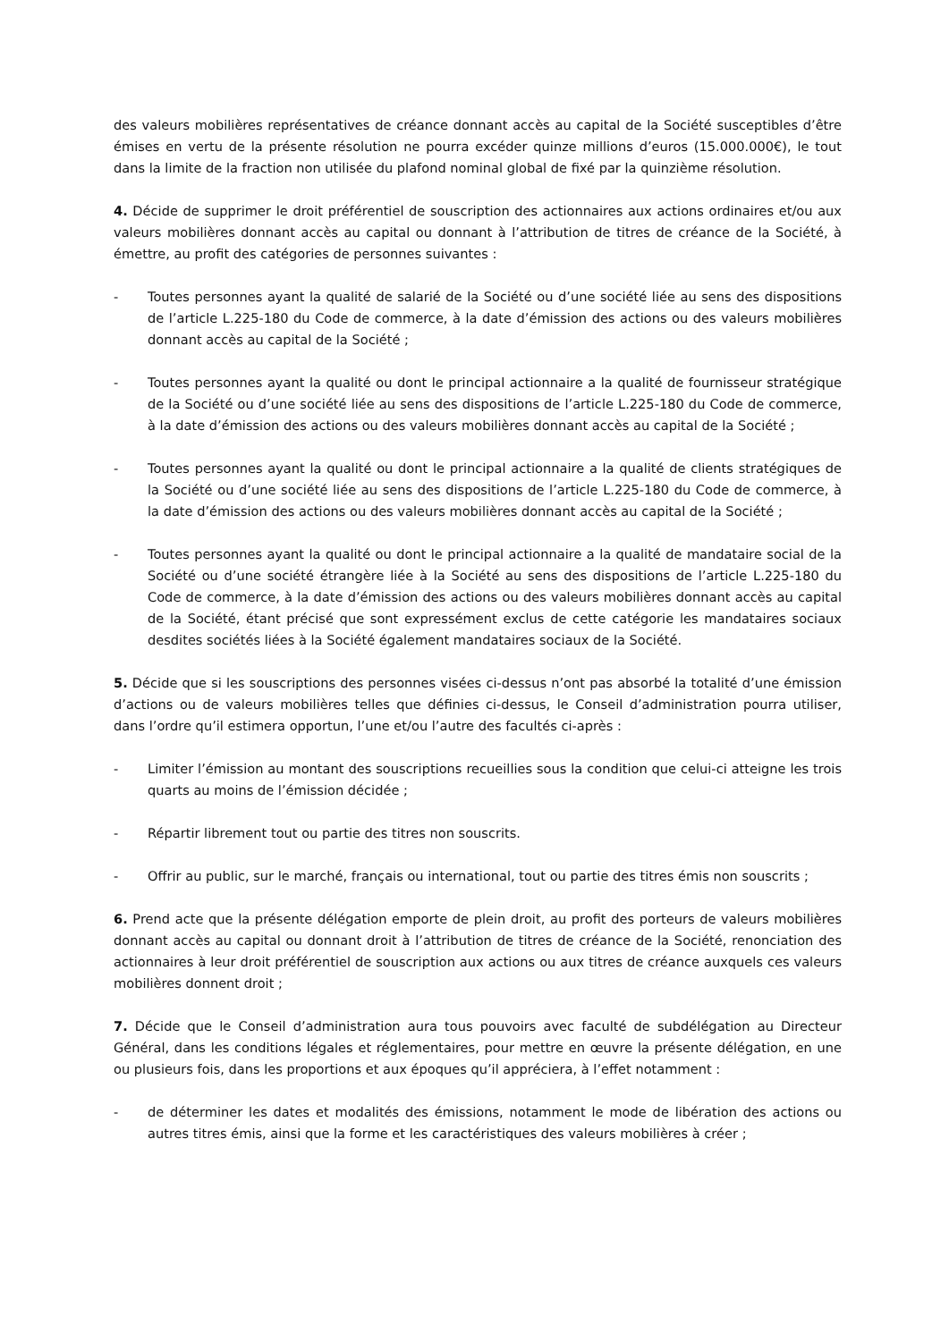des valeurs mobilières représentatives de créance donnant accès au capital de la Société susceptibles d’être émises en vertu de la présente résolution ne pourra excéder quinze millions d’euros (15.000.000€), le tout dans la limite de la fraction non utilisée du plafond nominal global de fixé par la quinzième résolution.
4. Décide de supprimer le droit préférentiel de souscription des actionnaires aux actions ordinaires et/ou aux valeurs mobilières donnant accès au capital ou donnant à l’attribution de titres de créance de la Société, à émettre, au profit des catégories de personnes suivantes :
- Toutes personnes ayant la qualité de salarié de la Société ou d’une société liée au sens des dispositions de l’article L.225-180 du Code de commerce, à la date d’émission des actions ou des valeurs mobilières donnant accès au capital de la Société ;
- Toutes personnes ayant la qualité ou dont le principal actionnaire a la qualité de fournisseur stratégique de la Société ou d’une société liée au sens des dispositions de l’article L.225-180 du Code de commerce, à la date d’émission des actions ou des valeurs mobilières donnant accès au capital de la Société ;
- Toutes personnes ayant la qualité ou dont le principal actionnaire a la qualité de clients stratégiques de la Société ou d’une société liée au sens des dispositions de l’article L.225-180 du Code de commerce, à la date d’émission des actions ou des valeurs mobilières donnant accès au capital de la Société ;
- Toutes personnes ayant la qualité ou dont le principal actionnaire a la qualité de mandataire social de la Société ou d’une société étrangère liée à la Société au sens des dispositions de l’article L.225-180 du Code de commerce, à la date d’émission des actions ou des valeurs mobilières donnant accès au capital de la Société, étant précisé que sont expressément exclus de cette catégorie les mandataires sociaux desdites sociétés liées à la Société également mandataires sociaux de la Société.
5. Décide que si les souscriptions des personnes visées ci-dessus n’ont pas absorbé la totalité d’une émission d’actions ou de valeurs mobilières telles que définies ci-dessus, le Conseil d’administration pourra utiliser, dans l’ordre qu’il estimera opportun, l’une et/ou l’autre des facultés ci-après :
- Limiter l’émission au montant des souscriptions recueillies sous la condition que celui-ci atteigne les trois quarts au moins de l’émission décidée ;
- Répartir librement tout ou partie des titres non souscrits.
- Offrir au public, sur le marché, français ou international, tout ou partie des titres émis non souscrits ;
6. Prend acte que la présente délégation emporte de plein droit, au profit des porteurs de valeurs mobilières donnant accès au capital ou donnant droit à l’attribution de titres de créance de la Société, renonciation des actionnaires à leur droit préférentiel de souscription aux actions ou aux titres de créance auxquels ces valeurs mobilières donnent droit ;
7. Décide que le Conseil d’administration aura tous pouvoirs avec faculté de subdélégation au Directeur Général, dans les conditions légales et réglementaires, pour mettre en œuvre la présente délégation, en une ou plusieurs fois, dans les proportions et aux époques qu’il appréciera, à l’effet notamment :
- de déterminer les dates et modalités des émissions, notamment le mode de libération des actions ou autres titres émis, ainsi que la forme et les caractéristiques des valeurs mobilières à créer ;